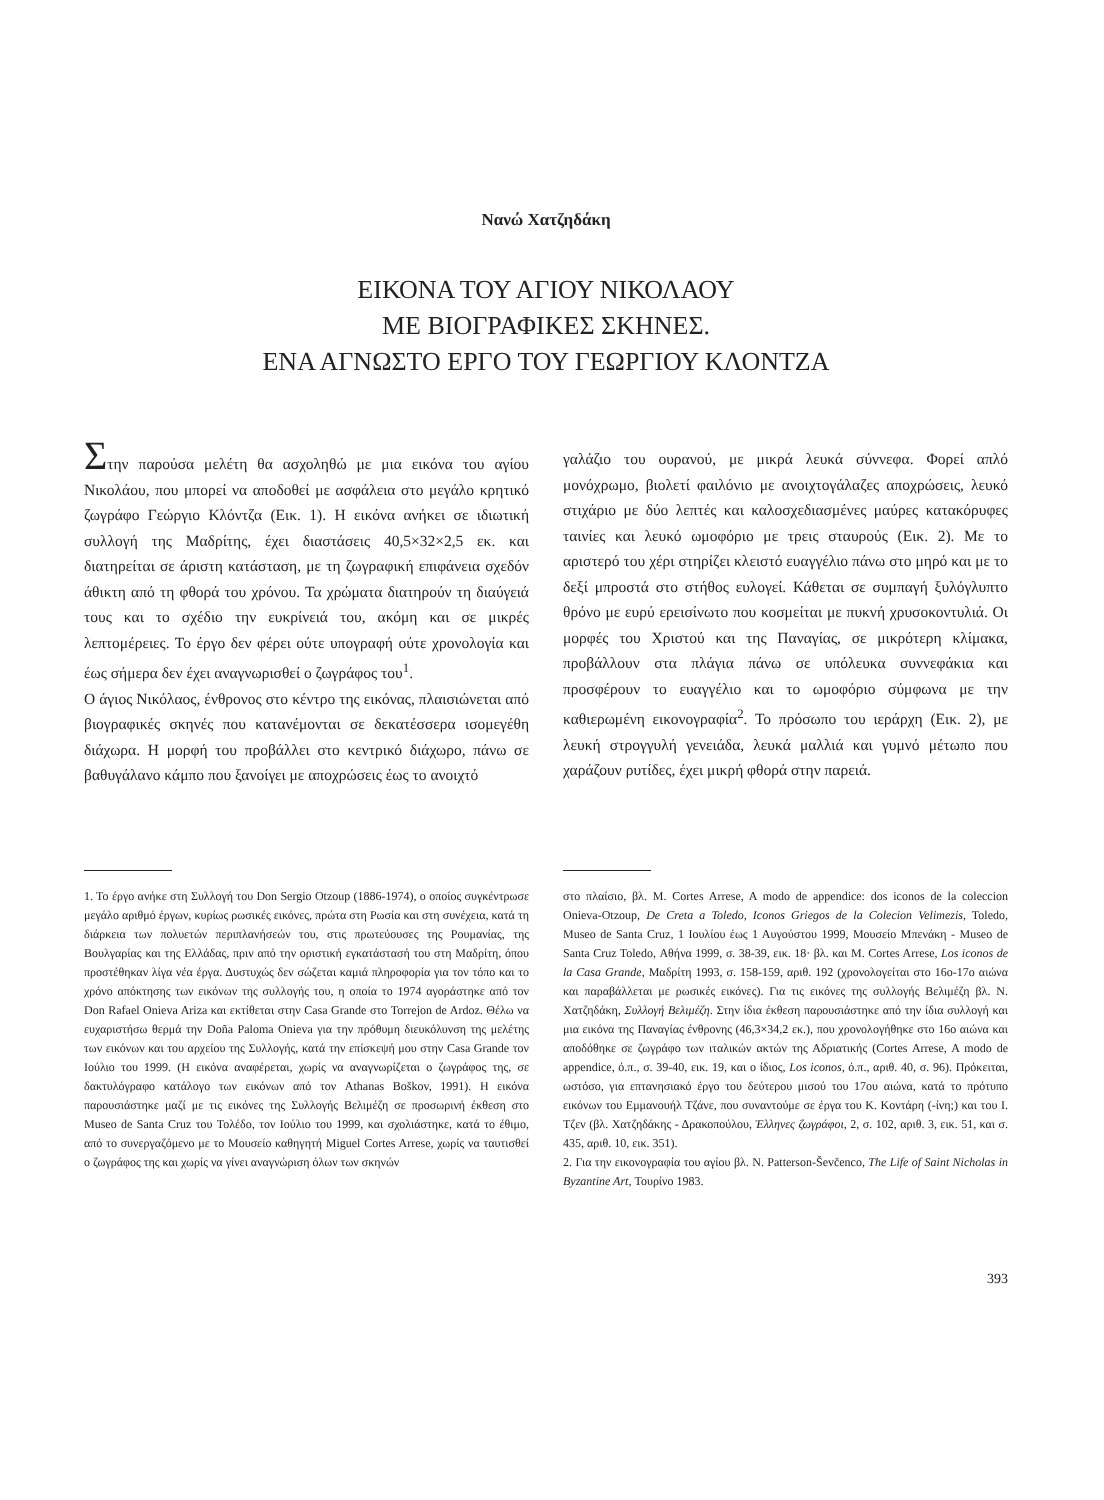Νανώ Χατζηδάκη
ΕΙΚΟΝΑ ΤΟΥ ΑΓΙΟΥ ΝΙΚΟΛΑΟΥ
ΜΕ ΒΙΟΓΡΑΦΙΚΕΣ ΣΚΗΝΕΣ.
ΕΝΑ ΑΓΝΩΣΤΟ ΕΡΓΟ ΤΟΥ ΓΕΩΡΓΙΟΥ ΚΛΟΝΤΖΑ
Στην παρούσα μελέτη θα ασχοληθώ με μια εικόνα του αγίου Νικολάου, που μπορεί να αποδοθεί με ασφάλεια στο μεγάλο κρητικό ζωγράφο Γεώργιο Κλόντζα (Εικ. 1). Η εικόνα ανήκει σε ιδιωτική συλλογή της Μαδρίτης, έχει διαστάσεις 40,5×32×2,5 εκ. και διατηρείται σε άριστη κατάσταση, με τη ζωγραφική επιφάνεια σχεδόν άθικτη από τη φθορά του χρόνου. Τα χρώματα διατηρούν τη διαύγειά τους και το σχέδιο την ευκρίνειά του, ακόμη και σε μικρές λεπτομέρειες. Το έργο δεν φέρει ούτε υπογραφή ούτε χρονολογία και έως σήμερα δεν έχει αναγνωρισθεί ο ζωγράφος του<sup>1</sup>.
Ο άγιος Νικόλαος, ένθρονος στο κέντρο της εικόνας, πλαισιώνεται από βιογραφικές σκηνές που κατανέμονται σε δεκατέσσερα ισομεγέθη διάχωρα. Η μορφή του προβάλλει στο κεντρικό διάχωρο, πάνω σε βαθυγάλανο κάμπο που ξανοίγει με αποχρώσεις έως το ανοιχτό
γαλάζιο του ουρανού, με μικρά λευκά σύννεφα. Φορεί απλό μονόχρωμο, βιολετί φαιλόνιο με ανοιχτογάλαζες αποχρώσεις, λευκό στιχάριο με δύο λεπτές και καλοσχεδιασμένες μαύρες κατακόρυφες ταινίες και λευκό ωμοφόριο με τρεις σταυρούς (Εικ. 2). Με το αριστερό του χέρι στηρίζει κλειστό ευαγγέλιο πάνω στο μηρό και με το δεξί μπροστά στο στήθος ευλογεί. Κάθεται σε συμπαγή ξυλόγλυπτο θρόνο με ευρύ ερεισίνωτο που κοσμείται με πυκνή χρυσοκοντυλιά. Οι μορφές του Χριστού και της Παναγίας, σε μικρότερη κλίμακα, προβάλλουν στα πλάγια πάνω σε υπόλευκα συννεφάκια και προσφέρουν το ευαγγέλιο και το ωμοφόριο σύμφωνα με την καθιερωμένη εικονογραφία<sup>2</sup>. Το πρόσωπο του ιεράρχη (Εικ. 2), με λευκή στρογγυλή γενειάδα, λευκά μαλλιά και γυμνό μέτωπο που χαράζουν ρυτίδες, έχει μικρή φθορά στην παρειά.
1. Το έργο ανήκε στη Συλλογή του Don Sergio Otzoup (1886-1974), ο οποίος συγκέντρωσε μεγάλο αριθμό έργων, κυρίως ρωσικές εικόνες, πρώτα στη Ρωσία και στη συνέχεια, κατά τη διάρκεια των πολυετών περιπλανήσεών του, στις πρωτεύουσες της Ρουμανίας, της Βουλγαρίας και της Ελλάδας, πριν από την οριστική εγκατάστασή του στη Μαδρίτη, όπου προστέθηκαν λίγα νέα έργα. Δυστυχώς δεν σώζεται καμιά πληροφορία για τον τόπο και το χρόνο απόκτησης των εικόνων της συλλογής του, η οποία το 1974 αγοράστηκε από τον Don Rafael Onieva Ariza και εκτίθεται στην Casa Grande στο Torrejon de Ardoz. Θέλω να ευχαριστήσω θερμά την Doña Paloma Onieva για την πρόθυμη διευκόλυνση της μελέτης των εικόνων και του αρχείου της Συλλογής, κατά την επίσκεψή μου στην Casa Grande τον Ιούλιο του 1999. (Η εικόνα αναφέρεται, χωρίς να αναγνωρίζεται ο ζωγράφος της, σε δακτυλόγραφο κατάλογο των εικόνων από τον Athanas Boškov, 1991). Η εικόνα παρουσιάστηκε μαζί με τις εικόνες της Συλλογής Βελιμέζη σε προσωρινή έκθεση στο Museo de Santa Cruz του Τολέδο, τον Ιούλιο του 1999, και σχολιάστηκε, κατά το έθιμο, από το συνεργαζόμενο με το Μουσείο καθηγητή Miguel Cortes Arrese, χωρίς να ταυτισθεί ο ζωγράφος της και χωρίς να γίνει αναγνώριση όλων των σκηνών
στο πλαίσιο, βλ. M. Cortes Arrese, A modo de appendice: dos iconos de la coleccion Onieva-Otzoup, De Creta a Toledo, Iconos Griegos de la Colecion Velimezis, Toledo, Museo de Santa Cruz, 1 Ιουλίου έως 1 Αυγούστου 1999, Μουσείο Μπενάκη - Museo de Santa Cruz Toledo, Αθήνα 1999, σ. 38-39, εικ. 18· βλ. και M. Cortes Arrese, Los iconos de la Casa Grande, Μαδρίτη 1993, σ. 158-159, αριθ. 192 (χρονολογείται στο 16ο-17ο αιώνα και παραβάλλεται με ρωσικές εικόνες). Για τις εικόνες της συλλογής Βελιμέζη βλ. Ν. Χατζηδάκη, Συλλογή Βελιμέζη. Στην ίδια έκθεση παρουσιάστηκε από την ίδια συλλογή και μια εικόνα της Παναγίας ένθρονης (46,3×34,2 εκ.), που χρονολογήθηκε στο 16ο αιώνα και αποδόθηκε σε ζωγράφο των ιταλικών ακτών της Αδριατικής (Cortes Arrese, A modo de appendice, ό.π., σ. 39-40, εικ. 19, και ο ίδιος, Los iconos, ό.π., αριθ. 40, σ. 96). Πρόκειται, ωστόσο, για επτανησιακό έργο του δεύτερου μισού του 17ου αιώνα, κατά το πρότυπο εικόνων του Εμμανουήλ Τζάνε, που συναντούμε σε έργα του Κ. Κοντάρη (-ίνη;) και του Ι. Τζεν (βλ. Χατζηδάκης - Δρακοπούλου, Έλληνες ζωγράφοι, 2, σ. 102, αριθ. 3, εικ. 51, και σ. 435, αριθ. 10, εικ. 351).
2. Για την εικονογραφία του αγίου βλ. N. Patterson-Ševčenco, The Life of Saint Nicholas in Byzantine Art, Τουρίνο 1983.
393